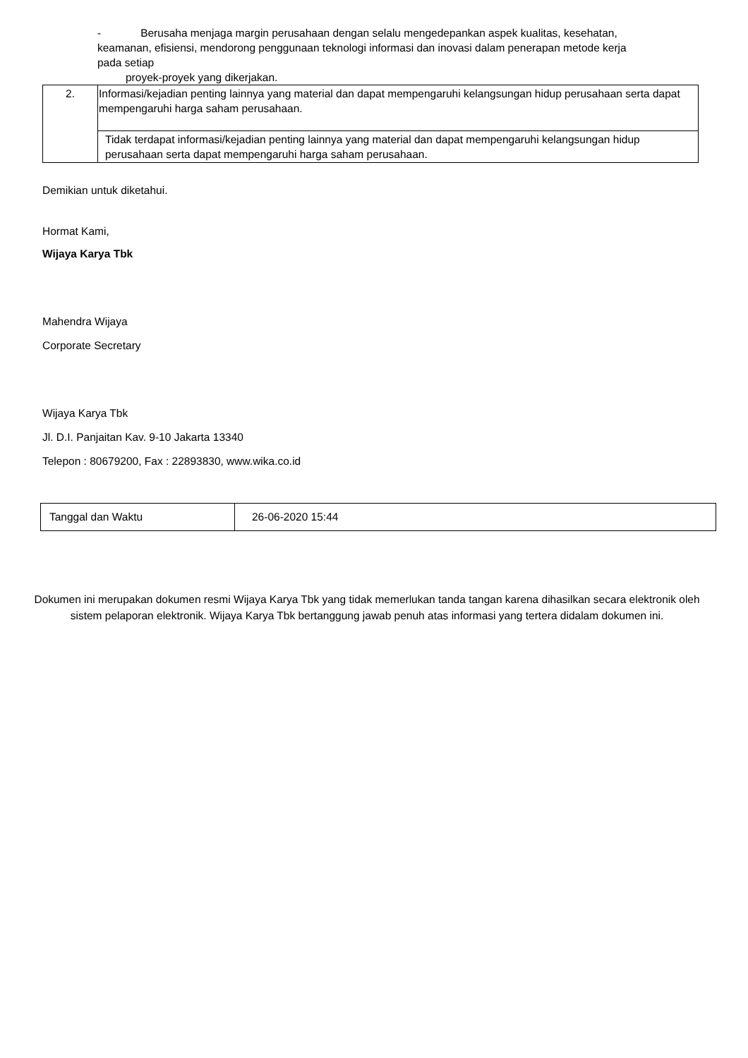- Berusaha menjaga margin perusahaan dengan selalu mengedepankan aspek kualitas, kesehatan, keamanan, efisiensi, mendorong penggunaan teknologi informasi dan inovasi dalam penerapan metode kerja pada setiap
proyek-proyek yang dikerjakan.
| 2. | Informasi/kejadian penting lainnya yang material dan dapat mempengaruhi kelangsungan hidup perusahaan serta dapat mempengaruhi harga saham perusahaan. |
| | Tidak terdapat informasi/kejadian penting lainnya yang material dan dapat mempengaruhi kelangsungan hidup perusahaan serta dapat mempengaruhi harga saham perusahaan. |
Demikian untuk diketahui.
Hormat Kami,
Wijaya Karya Tbk
Mahendra Wijaya
Corporate Secretary
Wijaya Karya Tbk
Jl. D.I. Panjaitan Kav. 9-10 Jakarta 13340
Telepon : 80679200, Fax : 22893830, www.wika.co.id
| Tanggal dan Waktu | 26-06-2020 15:44 |
Dokumen ini merupakan dokumen resmi Wijaya Karya Tbk yang tidak memerlukan tanda tangan karena dihasilkan secara elektronik oleh sistem pelaporan elektronik. Wijaya Karya Tbk bertanggung jawab penuh atas informasi yang tertera didalam dokumen ini.